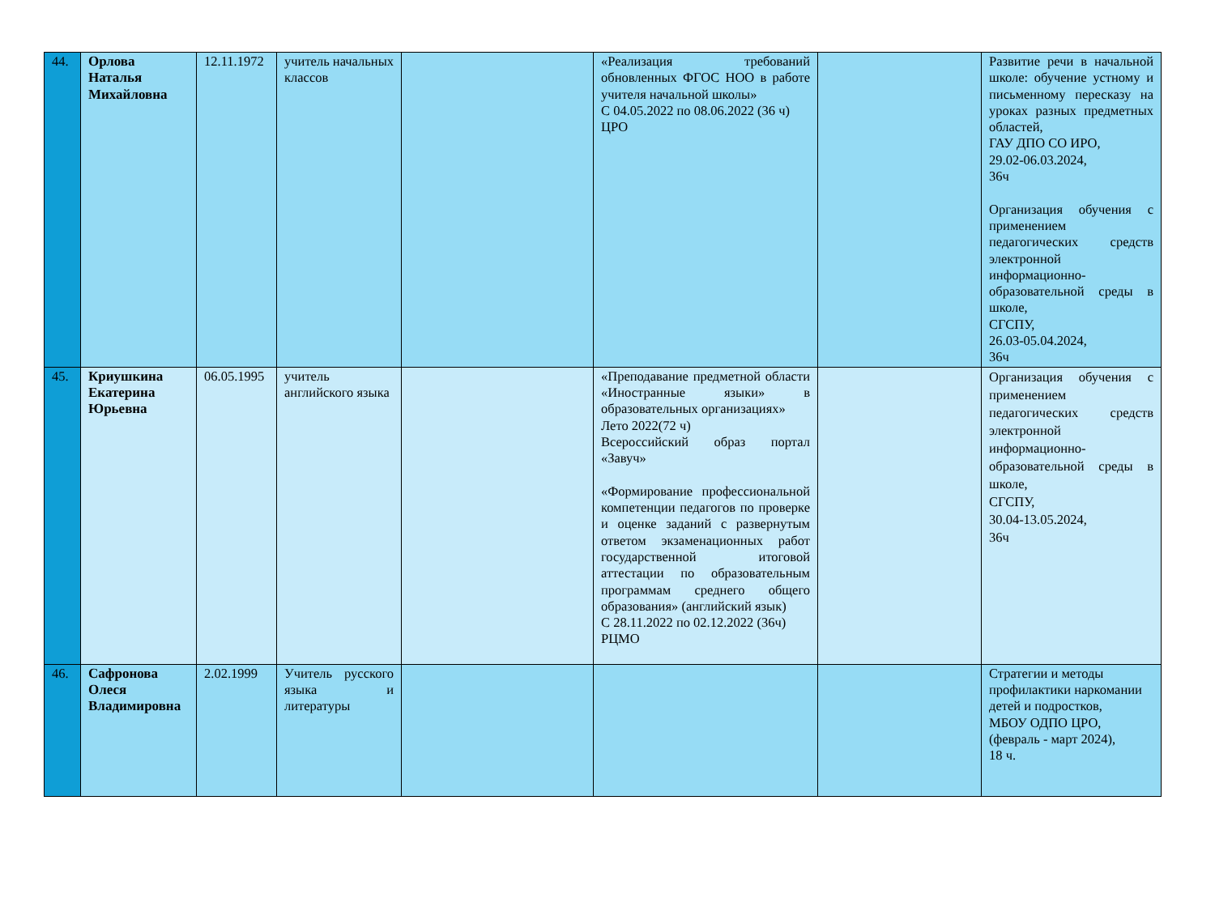| 44. | Орлова Наталья Михайловна | 12.11.1972 | учитель начальных классов | | «Реализация требований обновленных ФГОС НОО в работе учителя начальной школы» С 04.05.2022 по 08.06.2022 (36 ч) ЦРО | | Развитие речи в начальной школе: обучение устному и письменному пересказу на уроках разных предметных областей, ГАУ ДПО СО ИРО, 29.02-06.03.2024, 36ч Организация обучения с применением педагогических средств электронной информационно-образовательной среды в школе, СГСПУ, 26.03-05.04.2024, 36ч |
| 45. | Криушкина Екатерина Юрьевна | 06.05.1995 | учитель английского языка | | «Преподавание предметной области «Иностранные языки» в образовательных организациях» Лето 2022(72 ч) Всероссийский образ портал «Завуч» «Формирование профессиональной компетенции педагогов по проверке и оценке заданий с развернутым ответом экзаменационных работ государственной итоговой аттестации по образовательным программам среднего общего образования» (английский язык) С 28.11.2022 по 02.12.2022 (36ч) РЦМО | | Организация обучения с применением педагогических средств электронной информационно-образовательной среды в школе, СГСПУ, 30.04-13.05.2024, 36ч |
| 46. | Сафронова Олеся Владимировна | 2.02.1999 | Учитель русского языка и литературы | | | | Стратегии и методы профилактики наркомании детей и подростков, МБОУ ОДПО ЦРО, (февраль - март 2024), 18 ч. |